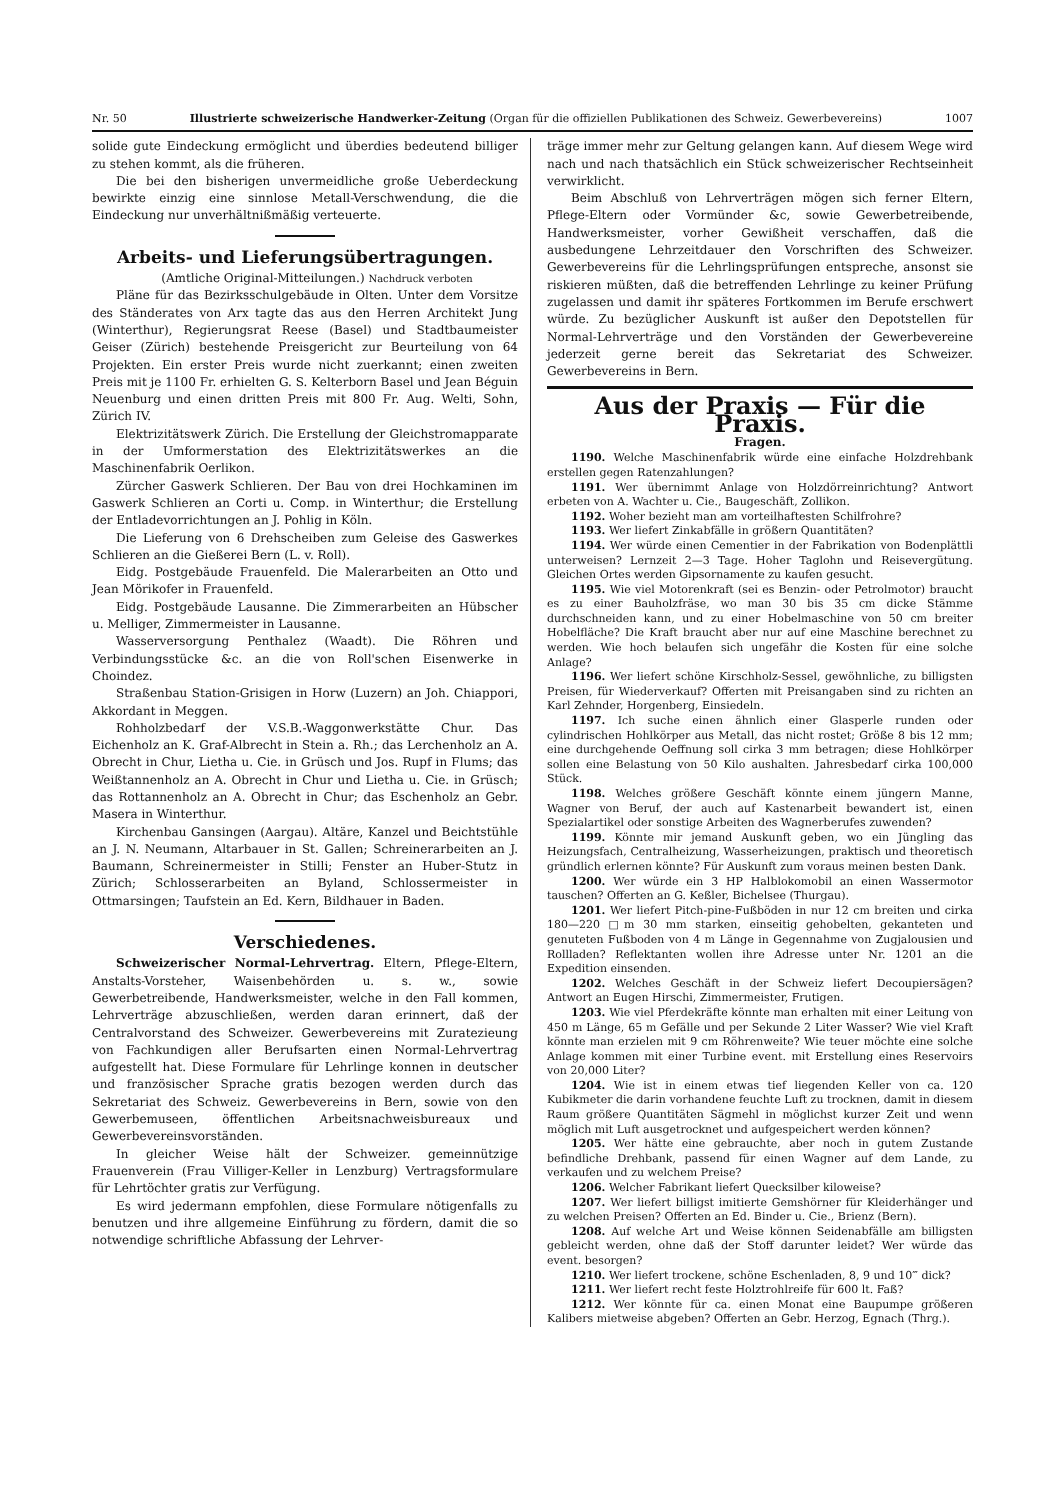Nr. 50 Illustrierte schweizerische Handwerker-Zeitung (Organ für die offiziellen Publikationen des Schweiz. Gewerbevereins) 1007
solide gute Eindeckung ermöglicht und überdies bedeutend billiger zu stehen kommt, als die früheren.
Die bei den bisherigen unvermeidliche große Ueberdeckung bewirkte einzig eine sinnlose Metall-Verschwendung, die die Eindeckung nur unverhältnißmäßig verteuerte.
Arbeits- und Lieferungsübertragungen.
(Amtliche Original-Mitteilungen.) Nachdruck verboten
Pläne für das Bezirksschulgebäude in Olten. Unter dem Vorsitze des Ständerates von Arx tagte das aus den Herren Architekt Jung (Winterthur), Regierungsrat Reese (Basel) und Stadtbaumeister Geiser (Zürich) bestehende Preisgericht zur Beurteilung von 64 Projekten. Ein erster Preis wurde nicht zuerkannt; einen zweiten Preis mit je 1100 Fr. erhielten G. S. Kelterborn Basel und Jean Béguin Neuenburg und einen dritten Preis mit 800 Fr. Aug. Welti, Sohn, Zürich IV.
Elektrizitätswerk Zürich. Die Erstellung der Gleichstromapparate in der Umformerstation des Elektrizitätswerkes an die Maschinenfabrik Oerlikon.
Zürcher Gaswerk Schlieren. Der Bau von drei Hochkaminen im Gaswerk Schlieren an Corti u. Comp. in Winterthur; die Erstellung der Entladevorrichtungen an J. Pohlig in Köln.
Die Lieferung von 6 Drehscheiben zum Geleise des Gaswerkes Schlieren an die Gießerei Bern (L. v. Roll).
Eidg. Postgebäude Frauenfeld. Die Malerarbeiten an Otto und Jean Mörikofer in Frauenfeld.
Eidg. Postgebäude Lausanne. Die Zimmerarbeiten an Hübscher u. Melliger, Zimmermeister in Lausanne.
Wasserversorgung Penthalez (Waadt). Die Röhren und Verbindungsstücke &c. an die von Roll'schen Eisenwerke in Choindez.
Straßenbau Station-Grisigen in Horw (Luzern) an Joh. Chiappori, Akkordant in Meggen.
Rohholzbedarf der V.S.B.-Waggonwerkstätte Chur. Das Eichenholz an K. Graf-Albrecht in Stein a. Rh.; das Lerchenholz an A. Obrecht in Chur, Lietha u. Cie. in Grüsch und Jos. Rupf in Flums; das Weißtannenholz an A. Obrecht in Chur und Lietha u. Cie. in Grüsch; das Rottannenholz an A. Obrecht in Chur; das Eschenholz an Gebr. Masera in Winterthur.
Kirchenbau Gansingen (Aargau). Altäre, Kanzel und Beichtstühle an J. N. Neumann, Altarbauer in St. Gallen; Schreinerarbeiten an J. Baumann, Schreinermeister in Stilli; Fenster an Huber-Stutz in Zürich; Schlosserarbeiten an Byland, Schlossermeister in Ottmarsingen; Taufstein an Ed. Kern, Bildhauer in Baden.
Verschiedenes.
Schweizerischer Normal-Lehrvertrag. Eltern, Pflege-Eltern, Anstalts-Vorsteher, Waisenbehörden u. s. w., sowie Gewerbetreibende, Handwerksmeister, welche in den Fall kommen, Lehrverträge abzuschließen, werden daran erinnert, daß der Centralvorstand des Schweizer. Gewerbevereins mit Zuratezieung von Fachkundigen aller Berufsarten einen Normal-Lehrvertrag aufgestellt hat. Diese Formulare für Lehrlinge konnen in deutscher und französischer Sprache gratis bezogen werden durch das Sekretariat des Schweiz. Gewerbevereins in Bern, sowie von den Gewerbemuseen, öffentlichen Arbeitsnachweisbureaux und Gewerbevereinsvorständen.
In gleicher Weise hält der Schweizer. gemeinnützige Frauenverein (Frau Villiger-Keller in Lenzburg) Vertragsformulare für Lehrtöchter gratis zur Verfügung.
Es wird jedermann empfohlen, diese Formulare nötigenfalls zu benutzen und ihre allgemeine Einführung zu fördern, damit die so notwendige schriftliche Abfassung der Lehrver-
träge immer mehr zur Geltung gelangen kann. Auf diesem Wege wird nach und nach thatsächlich ein Stück schweizerischer Rechtseinheit verwirklicht.
Beim Abschluß von Lehrverträgen mögen sich ferner Eltern, Pflege-Eltern oder Vormünder &c, sowie Gewerbetreibende, Handwerksmeister, vorher Gewißheit verschaffen, daß die ausbedungene Lehrzeitdauer den Vorschriften des Schweizer. Gewerbevereins für die Lehrlingsprüfungen entspreche, ansonst sie riskieren müßten, daß die betreffenden Lehrlinge zu keiner Prüfung zugelassen und damit ihr späteres Fortkommen im Berufe erschwert würde. Zu bezüglicher Auskunft ist außer den Depotstellen für Normal-Lehrverträge und den Vorständen der Gewerbevereine jederzeit gerne bereit das Sekretariat des Schweizer. Gewerbevereins in Bern.
Aus der Praxis — Für die Praxis.
Fragen.
1190. Welche Maschinenfabrik würde eine einfache Holzdrehbank erstellen gegen Ratenzahlungen?
1191. Wer übernimmt Anlage von Holzdörreinrichtung? Antwort erbeten von A. Wachter u. Cie., Baugeschäft, Zollikon.
1192. Woher bezieht man am vorteilhaftesten Schilfrohre?
1193. Wer liefert Zinkabfälle in größern Quantitäten?
1194. Wer würde einen Cementier in der Fabrikation von Bodenplättli unterweisen? Lernzeit 2—3 Tage. Hoher Taglohn und Reisevergütung. Gleichen Ortes werden Gipsornamente zu kaufen gesucht.
1195. Wie viel Motorenkraft (sei es Benzin- oder Petrolmotor) braucht es zu einer Bauholzfräse, wo man 30 bis 35 cm dicke Stämme durchschneiden kann, und zu einer Hobelmaschine von 50 cm breiter Hobelfläche? Die Kraft braucht aber nur auf eine Maschine berechnet zu werden. Wie hoch belaufen sich ungefähr die Kosten für eine solche Anlage?
1196. Wer liefert schöne Kirschholz-Sessel, gewöhnliche, zu billigsten Preisen, für Wiederverkauf? Offerten mit Preisangaben sind zu richten an Karl Zehnder, Horgenberg, Einsiedeln.
1197. Ich suche einen ähnlich einer Glasperle runden oder cylindrischen Hohlkörper aus Metall, das nicht rostet; Größe 8 bis 12 mm; eine durchgehende Oeffnung soll cirka 3 mm betragen; diese Hohlkörper sollen eine Belastung von 50 Kilo aushalten. Jahresbedarf cirka 100,000 Stück.
1198. Welches größere Geschäft könnte einem jüngern Manne, Wagner von Beruf, der auch auf Kastenarbeit bewandert ist, einen Spezialartikel oder sonstige Arbeiten des Wagnerberufes zuwenden?
1199. Könnte mir jemand Auskunft geben, wo ein Jüngling das Heizungsfach, Centralheizung, Wasserheizungen, praktisch und theoretisch gründlich erlernen könnte? Für Auskunft zum voraus meinen besten Dank.
1200. Wer würde ein 3 HP Halblokomobil an einen Wassermotor tauschen? Offerten an G. Keßler, Bichelsee (Thurgau).
1201. Wer liefert Pitch-pine-Fußböden in nur 12 cm breiten und cirka 180—220 □m 30 mm starken, einseitig gehobelten, gekanteten und genuteten Fußboden von 4 m Länge in Gegennahme von Zugjalousien und Rollladen? Reflektanten wollen ihre Adresse unter Nr. 1201 an die Expedition einsenden.
1202. Welches Geschäft in der Schweiz liefert Decoupiersägen? Antwort an Eugen Hirschi, Zimmermeister, Frutigen.
1203. Wie viel Pferdekräfte könnte man erhalten mit einer Leitung von 450 m Länge, 65 m Gefälle und per Sekunde 2 Liter Wasser? Wie viel Kraft könnte man erzielen mit 9 cm Röhrenweite? Wie teuer möchte eine solche Anlage kommen mit einer Turbine event. mit Erstellung eines Reservoirs von 20,000 Liter?
1204. Wie ist in einem etwas tief liegenden Keller von ca. 120 Kubikmeter die darin vorhandene feuchte Luft zu trocknen, damit in diesem Raum größere Quantitäten Sägmehl in möglichst kurzer Zeit und wenn möglich mit Luft ausgetrocknet und aufgespeichert werden können?
1205. Wer hätte eine gebrauchte, aber noch in gutem Zustande befindliche Drehbank, passend für einen Wagner auf dem Lande, zu verkaufen und zu welchem Preise?
1206. Welcher Fabrikant liefert Quecksilber kiloweise?
1207. Wer liefert billigst imitierte Gemshörner für Kleiderhänger und zu welchen Preisen? Offerten an Ed. Binder u. Cie., Brienz (Bern).
1208. Auf welche Art und Weise können Seidenabfälle am billigsten gebleicht werden, ohne daß der Stoff darunter leidet? Wer würde das event. besorgen?
1210. Wer liefert trockene, schöne Eschenladen, 8, 9 und 10‴ dick?
1211. Wer liefert recht feste Holztrohlreife für 600 lt. Faß?
1212. Wer könnte für ca. einen Monat eine Baupumpe größeren Kalibers mietweise abgeben? Offerten an Gebr. Herzog, Egnach (Thrg.).